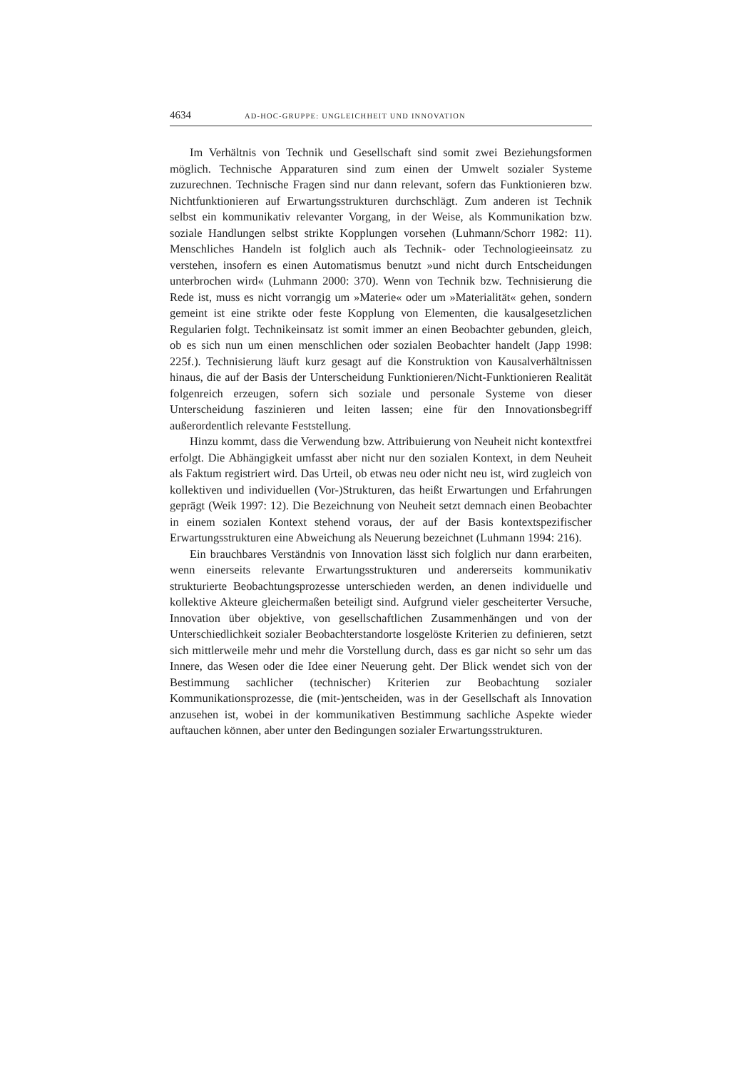4634 AD-HOC-GRUPPE: UNGLEICHHEIT UND INNOVATION
Im Verhältnis von Technik und Gesellschaft sind somit zwei Beziehungsformen möglich. Technische Apparaturen sind zum einen der Umwelt sozialer Systeme zuzurechnen. Technische Fragen sind nur dann relevant, sofern das Funktionieren bzw. Nichtfunktionieren auf Erwartungsstrukturen durchschlägt. Zum anderen ist Technik selbst ein kommunikativ relevanter Vorgang, in der Weise, als Kommunikation bzw. soziale Handlungen selbst strikte Kopplungen vorsehen (Luhmann/Schorr 1982: 11). Menschliches Handeln ist folglich auch als Technik- oder Technologieeinsatz zu verstehen, insofern es einen Automatismus benutzt »und nicht durch Entscheidungen unterbrochen wird« (Luhmann 2000: 370). Wenn von Technik bzw. Technisierung die Rede ist, muss es nicht vorrangig um »Materie« oder um »Materialität« gehen, sondern gemeint ist eine strikte oder feste Kopplung von Elementen, die kausalgesetzlichen Regularien folgt. Technikeinsatz ist somit immer an einen Beobachter gebunden, gleich, ob es sich nun um einen menschlichen oder sozialen Beobachter handelt (Japp 1998: 225f.). Technisierung läuft kurz gesagt auf die Konstruktion von Kausalverhältnissen hinaus, die auf der Basis der Unterscheidung Funktionieren/Nicht-Funktionieren Realität folgenreich erzeugen, sofern sich soziale und personale Systeme von dieser Unterscheidung faszinieren und leiten lassen; eine für den Innovationsbegriff außerordentlich relevante Feststellung.
Hinzu kommt, dass die Verwendung bzw. Attribuierung von Neuheit nicht kontextfrei erfolgt. Die Abhängigkeit umfasst aber nicht nur den sozialen Kontext, in dem Neuheit als Faktum registriert wird. Das Urteil, ob etwas neu oder nicht neu ist, wird zugleich von kollektiven und individuellen (Vor-)Strukturen, das heißt Erwartungen und Erfahrungen geprägt (Weik 1997: 12). Die Bezeichnung von Neuheit setzt demnach einen Beobachter in einem sozialen Kontext stehend voraus, der auf der Basis kontextspezifischer Erwartungsstrukturen eine Abweichung als Neuerung bezeichnet (Luhmann 1994: 216).
Ein brauchbares Verständnis von Innovation lässt sich folglich nur dann erarbeiten, wenn einerseits relevante Erwartungsstrukturen und andererseits kommunikativ strukturierte Beobachtungsprozesse unterschieden werden, an denen individuelle und kollektive Akteure gleichermaßen beteiligt sind. Aufgrund vieler gescheiterter Versuche, Innovation über objektive, von gesellschaftlichen Zusammenhängen und von der Unterschiedlichkeit sozialer Beobachterstandorte losgelöste Kriterien zu definieren, setzt sich mittlerweile mehr und mehr die Vorstellung durch, dass es gar nicht so sehr um das Innere, das Wesen oder die Idee einer Neuerung geht. Der Blick wendet sich von der Bestimmung sachlicher (technischer) Kriterien zur Beobachtung sozialer Kommunikationsprozesse, die (mit-)entscheiden, was in der Gesellschaft als Innovation anzusehen ist, wobei in der kommunikativen Bestimmung sachliche Aspekte wieder auftauchen können, aber unter den Bedingungen sozialer Erwartungsstrukturen.